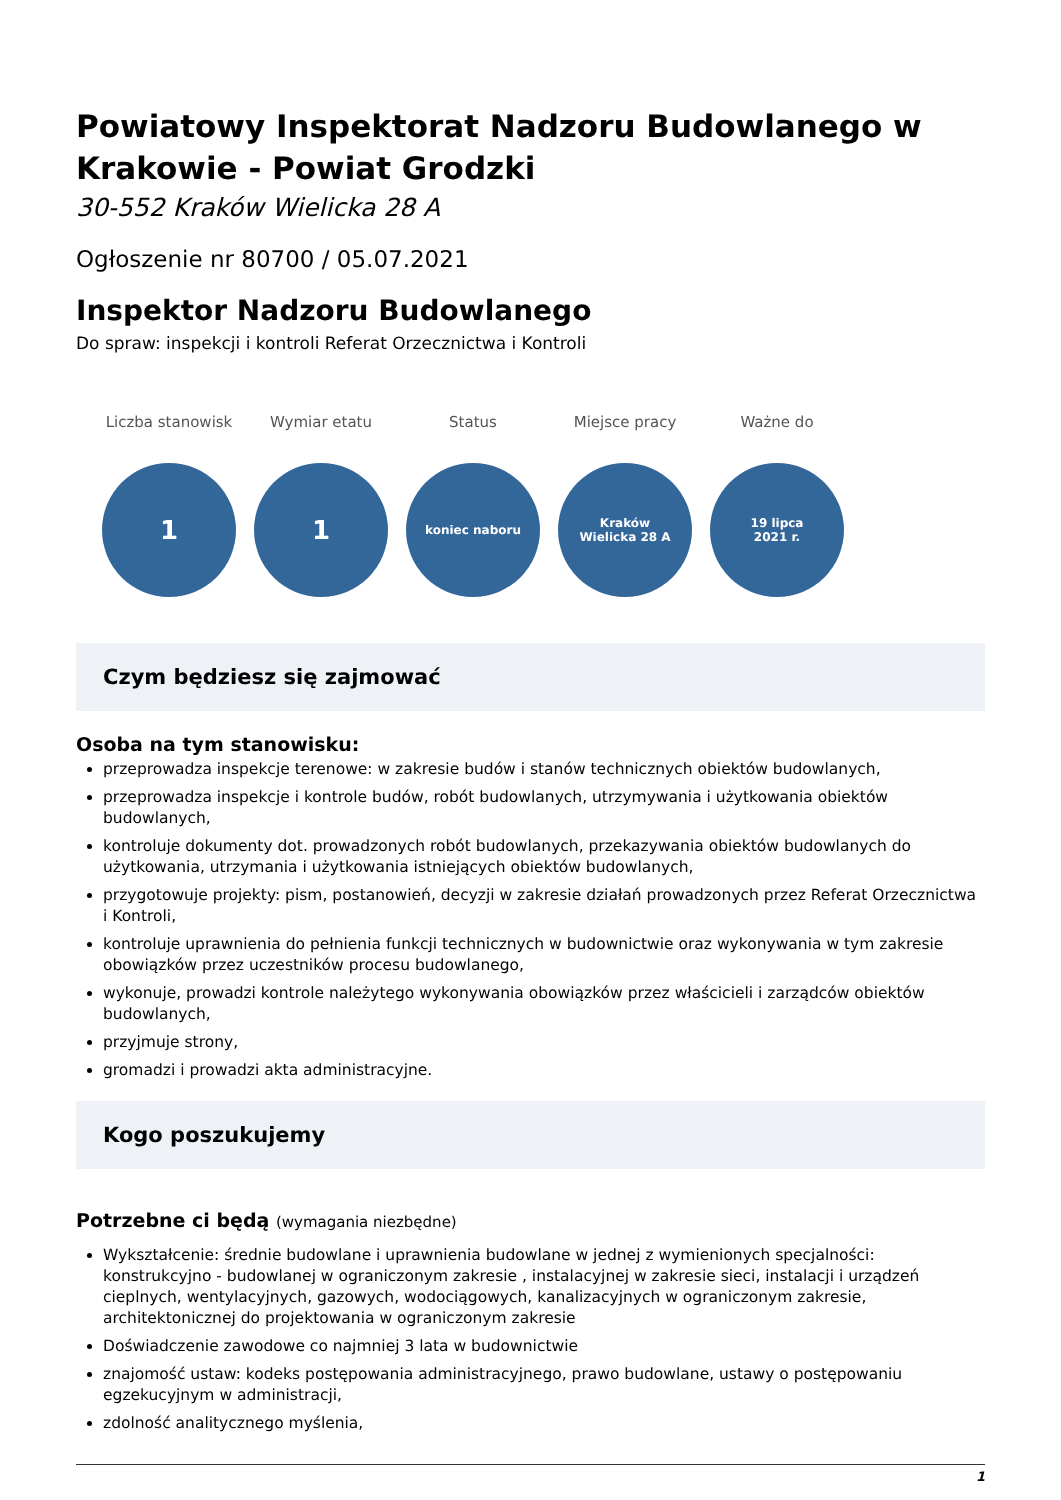Powiatowy Inspektorat Nadzoru Budowlanego w Krakowie - Powiat Grodzki
30-552 Kraków Wielicka 28 A
Ogłoszenie nr 80700 / 05.07.2021
Inspektor Nadzoru Budowlanego
Do spraw: inspekcji i kontroli Referat Orzecznictwa i Kontroli
Liczba stanowisk
1
Wymiar etatu
1
Status
koniec naboru
Miejsce pracy
Kraków
Wielicka 28 A
Ważne do
19 lipca
2021 r.
Czym będziesz się zajmować
Osoba na tym stanowisku:
przeprowadza inspekcje terenowe: w zakresie budów i stanów technicznych obiektów budowlanych,
przeprowadza inspekcje i kontrole budów, robót budowlanych, utrzymywania i użytkowania obiektów budowlanych,
kontroluje dokumenty dot. prowadzonych robót budowlanych, przekazywania obiektów budowlanych do użytkowania, utrzymania i użytkowania istniejących obiektów budowlanych,
przygotowuje projekty: pism, postanowień, decyzji w zakresie działań prowadzonych przez Referat Orzecznictwa i Kontroli,
kontroluje uprawnienia do pełnienia funkcji technicznych w budownictwie oraz wykonywania w tym zakresie obowiązków przez uczestników procesu budowlanego,
wykonuje, prowadzi kontrole należytego wykonywania obowiązków przez właścicieli i zarządców obiektów budowlanych,
przyjmuje strony,
gromadzi i prowadzi akta administracyjne.
Kogo poszukujemy
Potrzebne ci będą (wymagania niezbędne)
Wykształcenie: średnie budowlane i uprawnienia budowlane w jednej z wymienionych specjalności: konstrukcyjno - budowlanej w ograniczonym zakresie , instalacyjnej w zakresie sieci, instalacji i urządzeń cieplnych, wentylacyjnych, gazowych, wodociągowych, kanalizacyjnych w ograniczonym zakresie, architektonicznej do projektowania w ograniczonym zakresie
Doświadczenie zawodowe co najmniej 3 lata w budownictwie
znajomość ustaw: kodeks postępowania administracyjnego, prawo budowlane, ustawy o postępowaniu egzekucyjnym w administracji,
zdolność analitycznego myślenia,
1